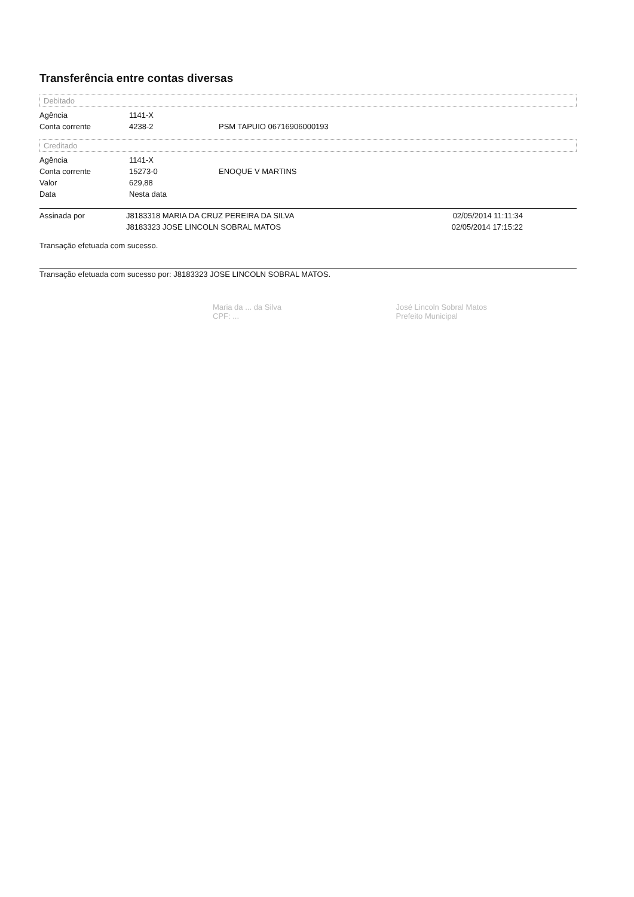Transferência entre contas diversas
Debitado
| Agência | 1141-X | |
| Conta corrente | 4238-2 | PSM TAPUIO 06716906000193 |
Creditado
| Agência | 1141-X | |
| Conta corrente | 15273-0 | ENOQUE V MARTINS |
| Valor | 629,88 | |
| Data | Nesta data | |
| Assinada por | J8183318 MARIA DA CRUZ PEREIRA DA SILVA | 02/05/2014 11:11:34 |
| | J8183323 JOSE LINCOLN SOBRAL MATOS | 02/05/2014 17:15:22 |
Transação efetuada com sucesso.
Transação efetuada com sucesso por: J8183323 JOSE LINCOLN SOBRAL MATOS.
Maria da ... da Silva
CPF: ...
José Lincoln Sobral Matos
Prefeito Municipal